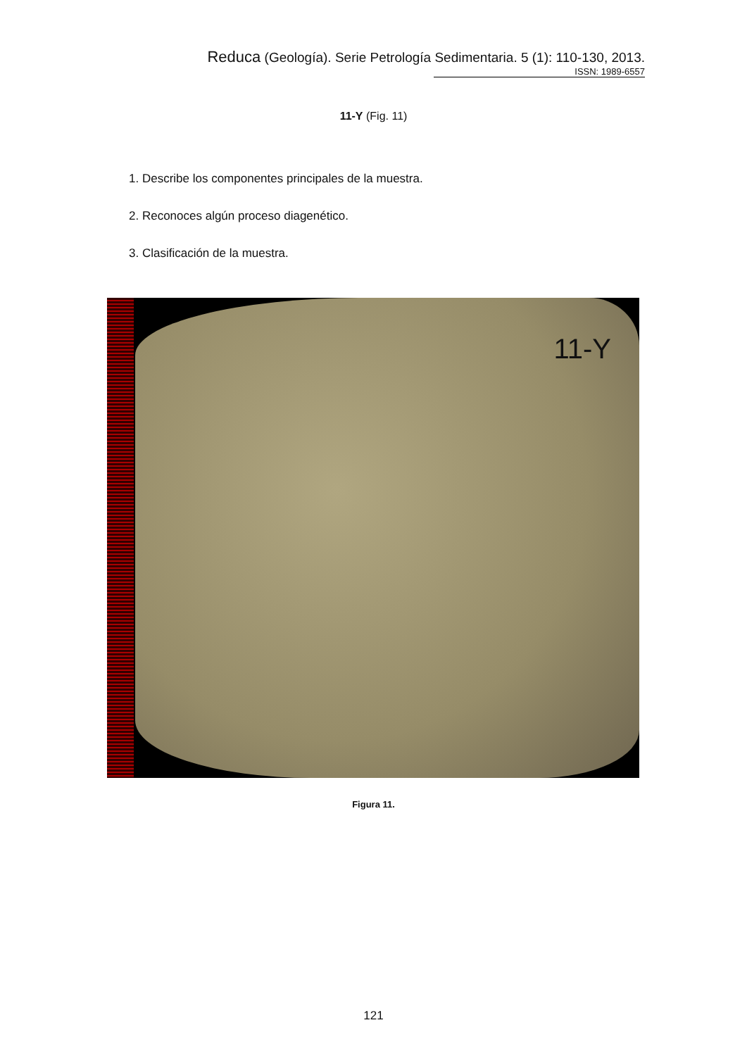Reduca (Geología). Serie Petrología Sedimentaria. 5 (1): 110-130, 2013.
ISSN: 1989-6557
11-Y (Fig. 11)
1. Describe los componentes principales de la muestra.
2. Reconoces algún proceso diagenético.
3. Clasificación de la muestra.
11-Y
Figura 11.
121